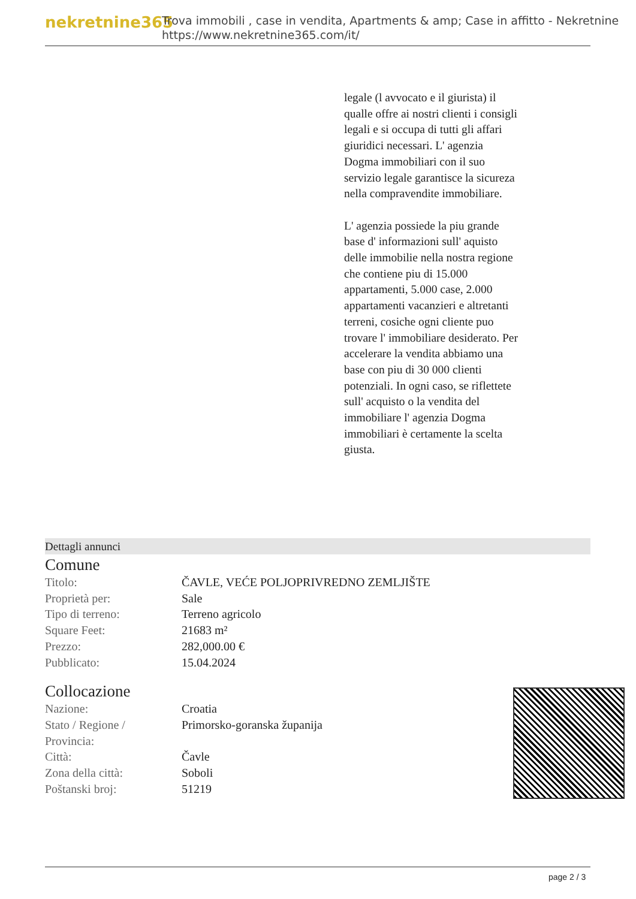nekretnine365
Trova immobili , case in vendita, Apartments & amp; Case in affitto - Nekretnine
https://www.nekretnine365.com/it/
legale (l avvocato e il giurista) il qualle offre ai nostri clienti i consigli legali e si occupa di tutti gli affari giuridici necessari. L' agenzia Dogma immobiliari con il suo servizio legale garantisce la sicureza nella compravendite immobiliare.
L' agenzia possiede la piu grande base d' informazioni sull' aquisto delle immobilie nella nostra regione che contiene piu di 15.000 appartamenti, 5.000 case, 2.000 appartamenti vacanzieri e altretanti terreni, cosiche ogni cliente puo trovare l' immobiliare desiderato. Per accelerare la vendita abbiamo una base con piu di 30 000 clienti potenziali. In ogni caso, se riflettete sull' acquisto o la vendita del immobiliare l' agenzia Dogma immobiliari è certamente la scelta giusta.
Dettagli annunci
Comune
| Titolo: | ČAVLE, VEĆE POLJOPRIVREDNO ZEMLJIŠTE |
| Proprietà per: | Sale |
| Tipo di terreno: | Terreno agricolo |
| Square Feet: | 21683 m² |
| Prezzo: | 282,000.00 € |
| Pubblicato: | 15.04.2024 |
Collocazione
| Nazione: | Croatia |
| Stato / Regione / Provincia: | Primorsko-goranska županija |
| Città: | Čavle |
| Zona della città: | Soboli |
| Poštanski broj: | 51219 |
page 2 / 3